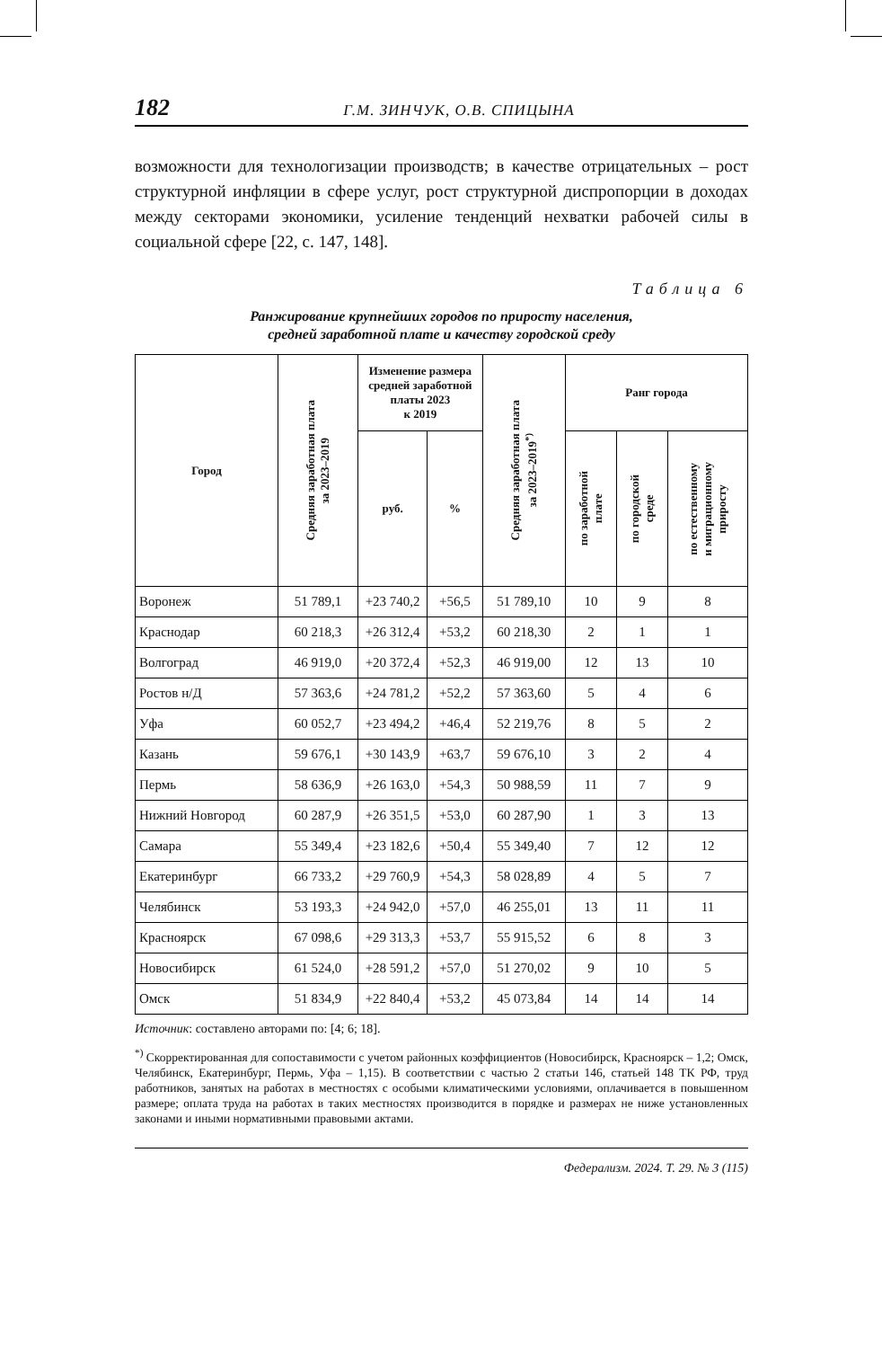182 Г.М. ЗИНЧУК, О.В. СПИЦЫНА
возможности для технологизации производств; в качестве отрицательных – рост структурной инфляции в сфере услуг, рост структурной диспропорции в доходах между секторами экономики, усиление тенденций нехватки рабочей силы в социальной сфере [22, с. 147, 148].
Таблица 6
Ранжирование крупнейших городов по приросту населения,
средней заработной плате и качеству городской среду
| Город | Средняя заработная плата за 2023–2019 | Изменение размера средней заработной платы 2023 к 2019 | | Средняя заработная плата за 2023–2019<sup>*)</sup> | Ранг города | | |
| --- | --- | --- | --- | --- | --- | --- | --- |
| | | руб. | % | | по заработной плате | по городской среде | по естественному и миграционному приросту |
| Воронеж | 51 789,1 | +23 740,2 | +56,5 | 51 789,10 | 10 | 9 | 8 |
| Краснодар | 60 218,3 | +26 312,4 | +53,2 | 60 218,30 | 2 | 1 | 1 |
| Волгоград | 46 919,0 | +20 372,4 | +52,3 | 46 919,00 | 12 | 13 | 10 |
| Ростов н/Д | 57 363,6 | +24 781,2 | +52,2 | 57 363,60 | 5 | 4 | 6 |
| Уфа | 60 052,7 | +23 494,2 | +46,4 | 52 219,76 | 8 | 5 | 2 |
| Казань | 59 676,1 | +30 143,9 | +63,7 | 59 676,10 | 3 | 2 | 4 |
| Пермь | 58 636,9 | +26 163,0 | +54,3 | 50 988,59 | 11 | 7 | 9 |
| Нижний Новгород | 60 287,9 | +26 351,5 | +53,0 | 60 287,90 | 1 | 3 | 13 |
| Самара | 55 349,4 | +23 182,6 | +50,4 | 55 349,40 | 7 | 12 | 12 |
| Екатеринбург | 66 733,2 | +29 760,9 | +54,3 | 58 028,89 | 4 | 5 | 7 |
| Челябинск | 53 193,3 | +24 942,0 | +57,0 | 46 255,01 | 13 | 11 | 11 |
| Красноярск | 67 098,6 | +29 313,3 | +53,7 | 55 915,52 | 6 | 8 | 3 |
| Новосибирск | 61 524,0 | +28 591,2 | +57,0 | 51 270,02 | 9 | 10 | 5 |
| Омск | 51 834,9 | +22 840,4 | +53,2 | 45 073,84 | 14 | 14 | 14 |
Источник: составлено авторами по: [4; 6; 18].
<sup>*)</sup> Скорректированная для сопоставимости с учетом районных коэффициентов (Новосибирск, Красноярск – 1,2; Омск, Челябинск, Екатеринбург, Пермь, Уфа – 1,15). В соответствии с частью 2 статьи 146, статьей 148 ТК РФ, труд работников, занятых на работах в местностях с особыми климатическими условиями, оплачивается в повышенном размере; оплата труда на работах в таких местностях производится в порядке и размерах не ниже установленных законами и иными нормативными правовыми актами.
Федерализм. 2024. Т. 29. № 3 (115)